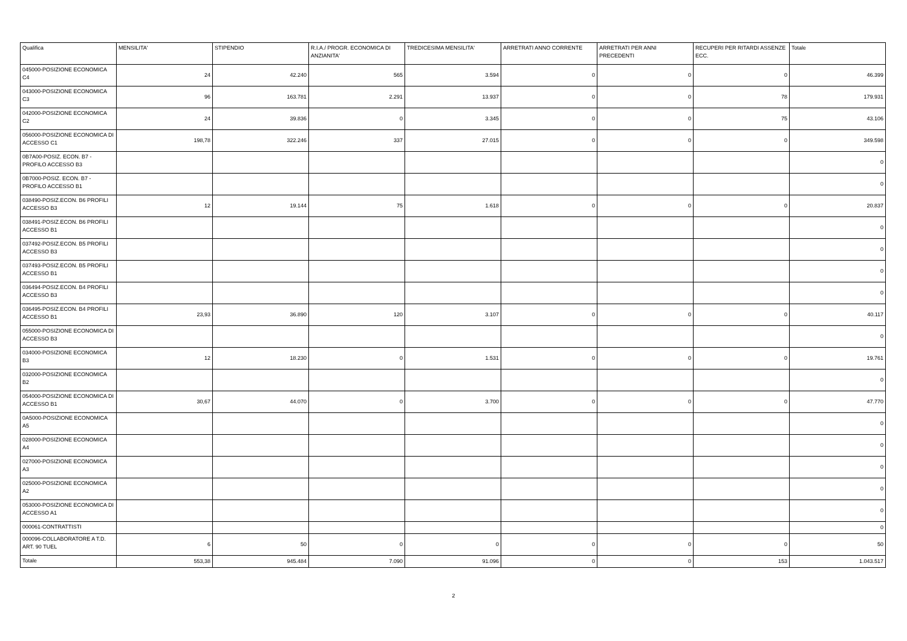| Qualifica | MENSILITA' | STIPENDIO | R.I.A./ PROGR. ECONOMICA DI ANZIANITA' | TREDICESIMA MENSILITA' | ARRETRATI ANNO CORRENTE | ARRETRATI PER ANNI PRECEDENTI | RECUPERI PER RITARDI ASSENZE ECC. | Totale |
| --- | --- | --- | --- | --- | --- | --- | --- | --- |
| 045000-POSIZIONE ECONOMICA C4 | 24 | 42.240 | 565 | 3.594 | 0 | 0 | 0 | 46.399 |
| 043000-POSIZIONE ECONOMICA C3 | 96 | 163.781 | 2.291 | 13.937 | 0 | 0 | 78 | 179.931 |
| 042000-POSIZIONE ECONOMICA C2 | 24 | 39.836 | 0 | 3.345 | 0 | 0 | 75 | 43.106 |
| 056000-POSIZIONE ECONOMICA DI ACCESSO C1 | 198,78 | 322.246 | 337 | 27.015 | 0 | 0 | 0 | 349.598 |
| 0B7A00-POSIZ. ECON. B7 - PROFILO ACCESSO B3 | | | | | | | | 0 |
| 0B7000-POSIZ. ECON. B7 - PROFILO ACCESSO B1 | | | | | | | | 0 |
| 038490-POSIZ.ECON. B6 PROFILI ACCESSO B3 | 12 | 19.144 | 75 | 1.618 | 0 | 0 | 0 | 20.837 |
| 038491-POSIZ.ECON. B6 PROFILI ACCESSO B1 | | | | | | | | 0 |
| 037492-POSIZ.ECON. B5 PROFILI ACCESSO B3 | | | | | | | | 0 |
| 037493-POSIZ.ECON. B5 PROFILI ACCESSO B1 | | | | | | | | 0 |
| 036494-POSIZ.ECON. B4 PROFILI ACCESSO B3 | | | | | | | | 0 |
| 036495-POSIZ.ECON. B4 PROFILI ACCESSO B1 | 23,93 | 36.890 | 120 | 3.107 | 0 | 0 | 0 | 40.117 |
| 055000-POSIZIONE ECONOMICA DI ACCESSO B3 | | | | | | | | 0 |
| 034000-POSIZIONE ECONOMICA B3 | 12 | 18.230 | 0 | 1.531 | 0 | 0 | 0 | 19.761 |
| 032000-POSIZIONE ECONOMICA B2 | | | | | | | | 0 |
| 054000-POSIZIONE ECONOMICA DI ACCESSO B1 | 30,67 | 44.070 | 0 | 3.700 | 0 | 0 | 0 | 47.770 |
| 0A5000-POSIZIONE ECONOMICA A5 | | | | | | | | 0 |
| 028000-POSIZIONE ECONOMICA A4 | | | | | | | | 0 |
| 027000-POSIZIONE ECONOMICA A3 | | | | | | | | 0 |
| 025000-POSIZIONE ECONOMICA A2 | | | | | | | | 0 |
| 053000-POSIZIONE ECONOMICA DI ACCESSO A1 | | | | | | | | 0 |
| 000061-CONTRATTISTI | | | | | | | | 0 |
| 000096-COLLABORATORE A T.D. ART. 90 TUEL | 6 | 50 | 0 | 0 | 0 | 0 | 0 | 50 |
| Totale | 553,38 | 945.484 | 7.090 | 91.096 | 0 | 0 | 153 | 1.043.517 |
2